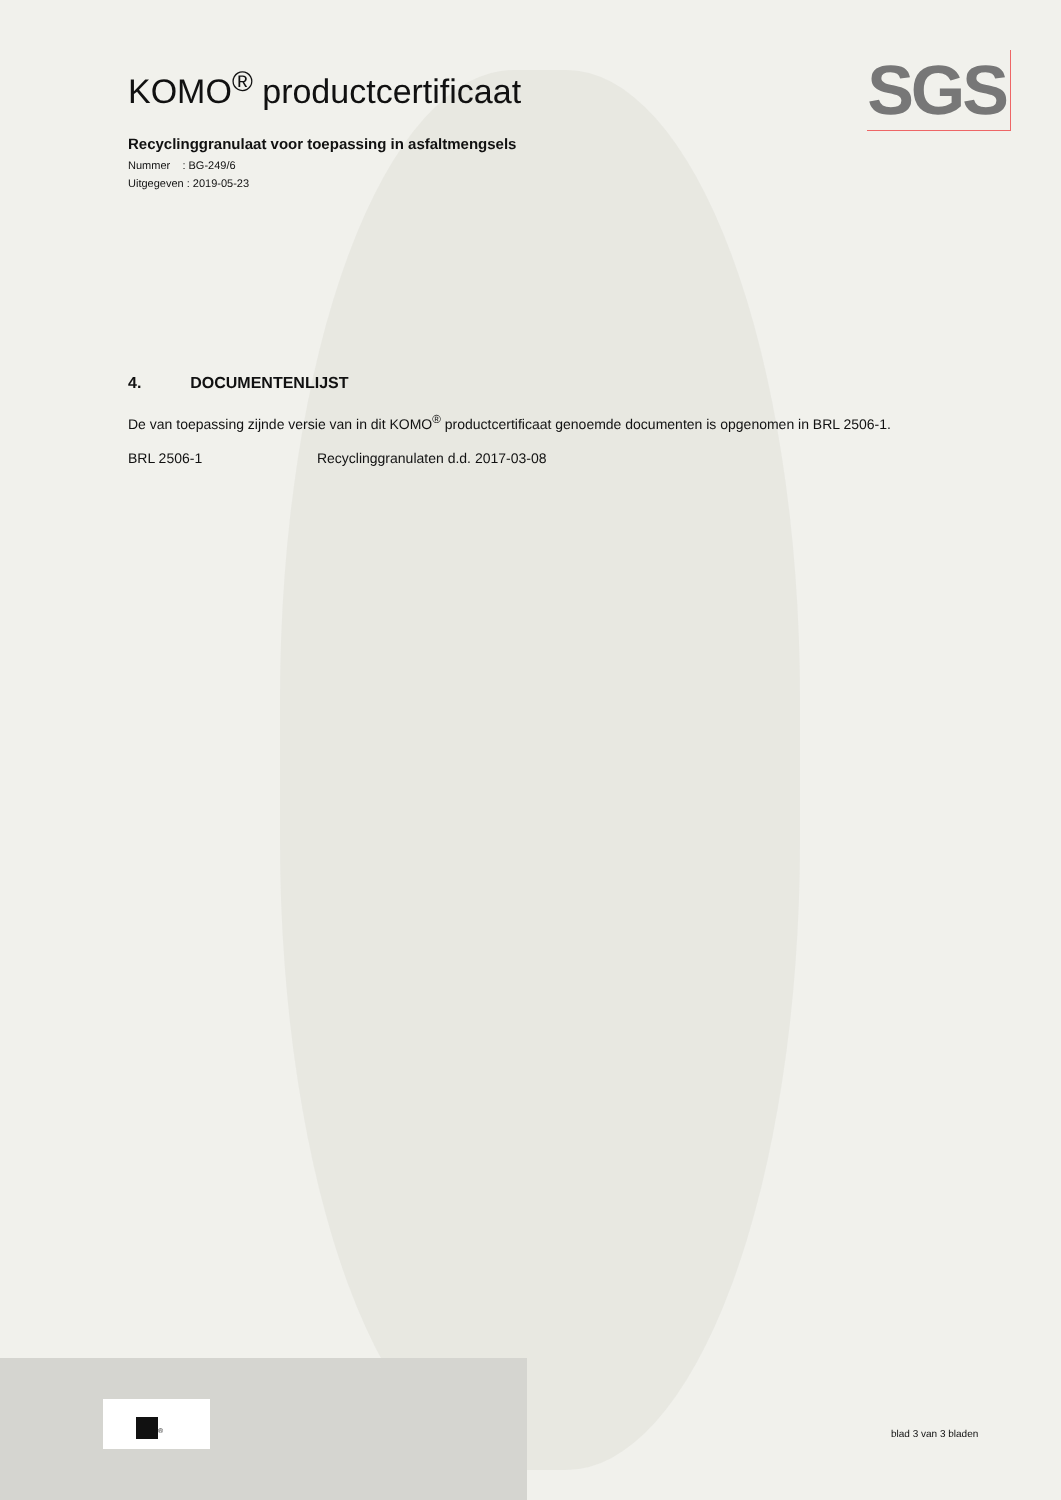SGS
KOMO<sup>®</sup> productcertificaat
Recyclinggranulaat voor toepassing in asfaltmengsels
Nummer : BG-249/6
Uitgegeven : 2019-05-23
4. DOCUMENTENLIJST
De van toepassing zijnde versie van in dit KOMO<sup>®</sup> productcertificaat genoemde documenten is opgenomen in BRL 2506-1.
BRL 2506-1 Recyclinggranulaten d.d. 2017-03-08
<sup>®</sup>
blad 3 van 3 bladen